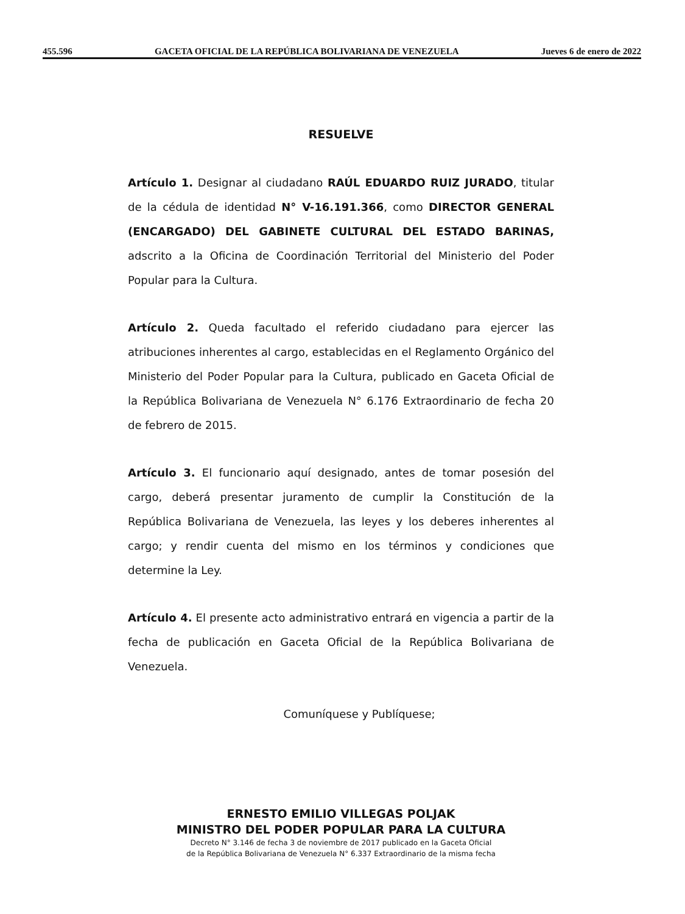455.596 GACETA OFICIAL DE LA REPÚBLICA BOLIVARIANA DE VENEZUELA Jueves 6 de enero de 2022
RESUELVE
Artículo 1. Designar al ciudadano RAÚL EDUARDO RUIZ JURADO, titular de la cédula de identidad N° V-16.191.366, como DIRECTOR GENERAL (ENCARGADO) DEL GABINETE CULTURAL DEL ESTADO BARINAS, adscrito a la Oficina de Coordinación Territorial del Ministerio del Poder Popular para la Cultura.
Artículo 2. Queda facultado el referido ciudadano para ejercer las atribuciones inherentes al cargo, establecidas en el Reglamento Orgánico del Ministerio del Poder Popular para la Cultura, publicado en Gaceta Oficial de la República Bolivariana de Venezuela N° 6.176 Extraordinario de fecha 20 de febrero de 2015.
Artículo 3. El funcionario aquí designado, antes de tomar posesión del cargo, deberá presentar juramento de cumplir la Constitución de la República Bolivariana de Venezuela, las leyes y los deberes inherentes al cargo; y rendir cuenta del mismo en los términos y condiciones que determine la Ley.
Artículo 4. El presente acto administrativo entrará en vigencia a partir de la fecha de publicación en Gaceta Oficial de la República Bolivariana de Venezuela.
Comuníquese y Publíquese;
ERNESTO EMILIO VILLEGAS POLJAK
MINISTRO DEL PODER POPULAR PARA LA CULTURA
Decreto N° 3.146 de fecha 3 de noviembre de 2017 publicado en la Gaceta Oficial
de la República Bolivariana de Venezuela N° 6.337 Extraordinario de la misma fecha